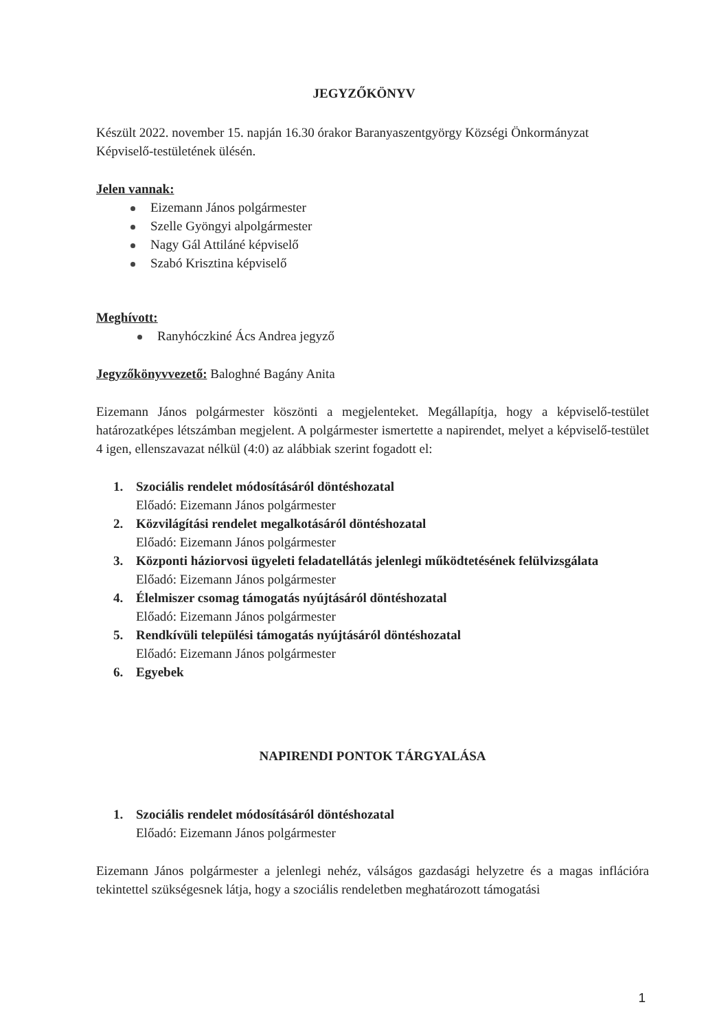JEGYZŐKÖNYV
Készült 2022. november 15. napján 16.30 órakor Baranyaszentgyörgy Községi Önkormányzat Képviselő-testületének ülésén.
Jelen vannak:
Eizemann János polgármester
Szelle Gyöngyi alpolgármester
Nagy Gál Attiláné képviselő
Szabó Krisztina képviselő
Meghívott:
Ranyhóczkiné Ács Andrea jegyző
Jegyzőkönyvvezető: Baloghné Bagány Anita
Eizemann János polgármester köszönti a megjelenteket. Megállapítja, hogy a képviselő-testület határozatképes létszámban megjelent. A polgármester ismertette a napirendet, melyet a képviselő-testület 4 igen, ellenszavazat nélkül (4:0) az alábbiak szerint fogadott el:
1. Szociális rendelet módosításáról döntéshozatal
Előadó: Eizemann János polgármester
2. Közvilágítási rendelet megalkotásáról döntéshozatal
Előadó: Eizemann János polgármester
3. Központi háziorvosi ügyeleti feladatellátás jelenlegi működtetésének felülvizsgálata
Előadó: Eizemann János polgármester
4. Élelmiszer csomag támogatás nyújtásáról döntéshozatal
Előadó: Eizemann János polgármester
5. Rendkívüli települési támogatás nyújtásáról döntéshozatal
Előadó: Eizemann János polgármester
6. Egyebek
NAPIRENDI PONTOK TÁRGYALÁSA
1. Szociális rendelet módosításáról döntéshozatal
Előadó: Eizemann János polgármester
Eizemann János polgármester a jelenlegi nehéz, válságos gazdasági helyzetre és a magas inflációra tekintettel szükségesnek látja, hogy a szociális rendeletben meghatározott támogatási
1